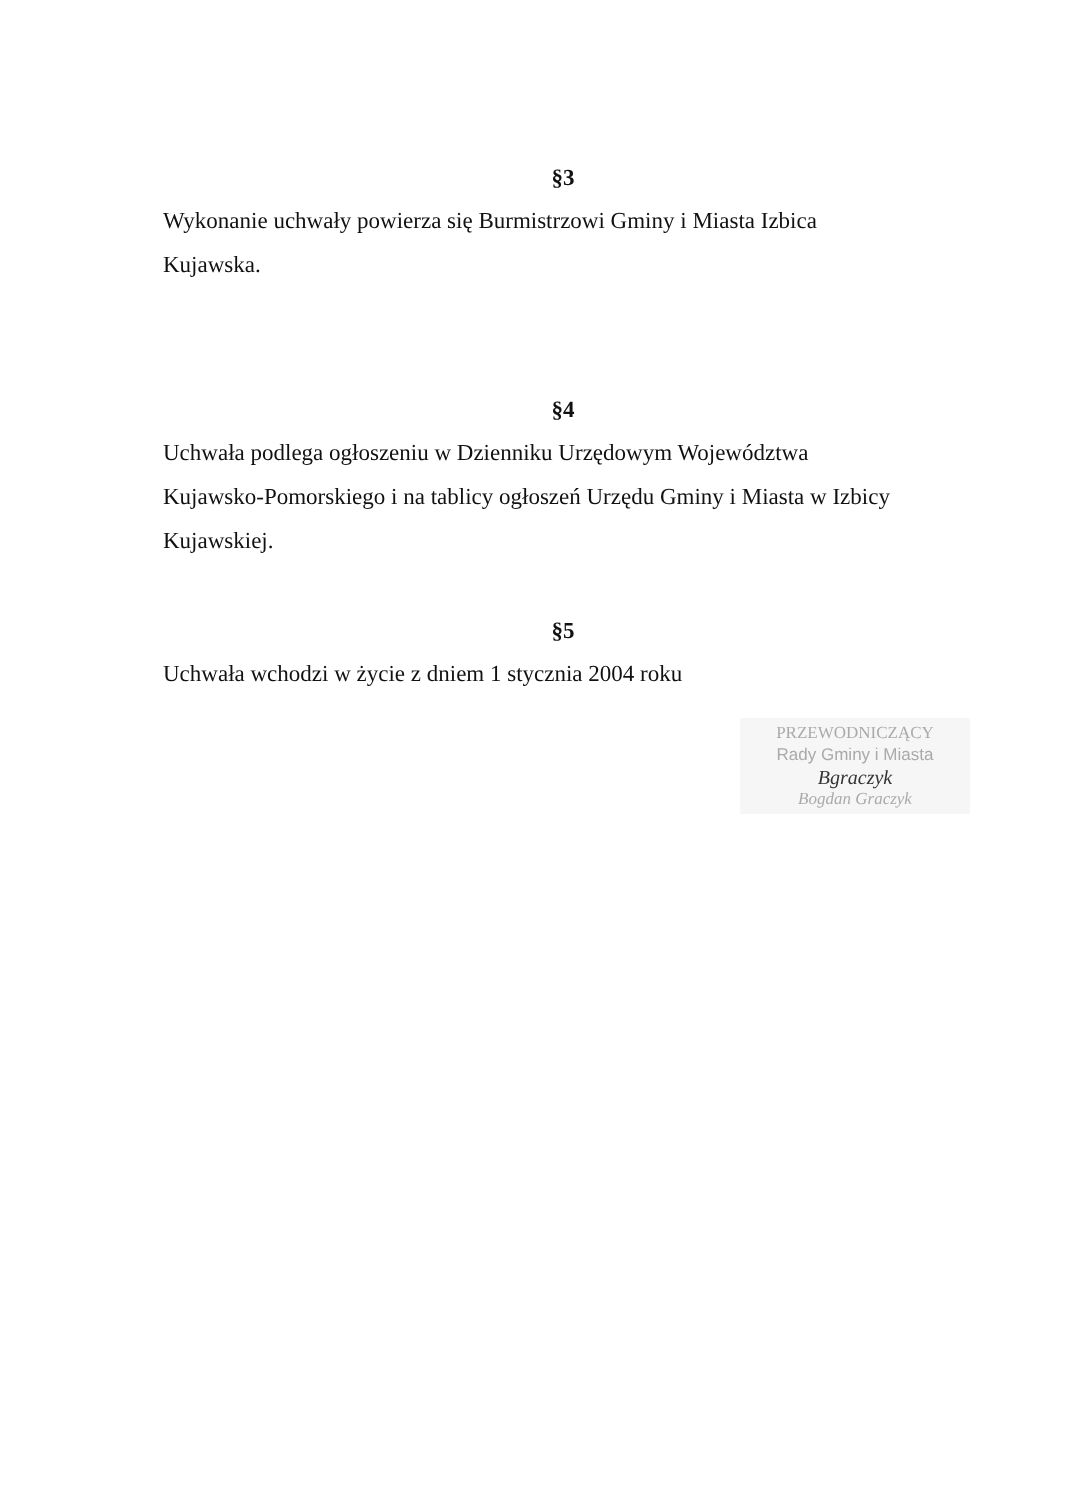§3
Wykonanie uchwały powierza się Burmistrzowi Gminy i Miasta Izbica
Kujawska.
§4
Uchwała podlega ogłoszeniu w Dzienniku Urzędowym Województwa
Kujawsko-Pomorskiego i na tablicy ogłoszeń Urzędu Gminy i Miasta w Izbicy
Kujawskiej.
§5
Uchwała wchodzi w życie z dniem 1 stycznia 2004 roku
PRZEWODNICZĄCY
Rady Gminy i Miasta
Bgraczyk
Bogdan Graczyk